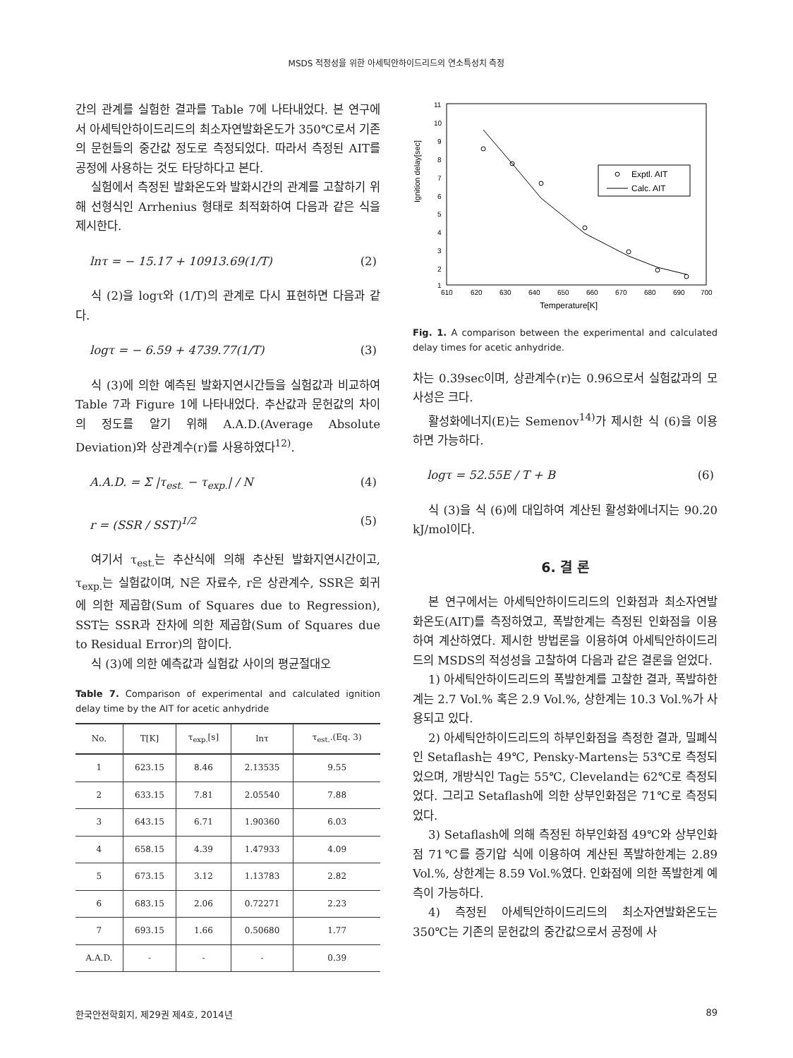MSDS 적정성을 위한 아세틱안하이드리드의 연소특성치 측정
간의 관계를 실험한 결과를 Table 7에 나타내었다. 본 연구에서 아세틱안하이드리드의 최소자연발화온도가 350℃로서 기존의 문헌들의 중간값 정도로 측정되었다. 따라서 측정된 AIT를 공정에 사용하는 것도 타당하다고 본다.
실험에서 측정된 발화온도와 발화시간의 관계를 고찰하기 위해 선형식인 Arrhenius 형태로 최적화하여 다음과 같은 식을 제시한다.
lnτ = − 15.17 + 10913.69(1/T) (2)
식 (2)을 logτ와 (1/T)의 관계로 다시 표현하면 다음과 같다.
logτ = − 6.59 + 4739.77(1/T) (3)
식 (3)에 의한 예측된 발화지연시간들을 실험값과 비교하여 Table 7과 Figure 1에 나타내었다. 추산값과 문헌값의 차이의 정도를 알기 위해 A.A.D.(Average Absolute Deviation)와 상관계수(r)를 사용하였다<sup>12)</sup>.
A.A.D. = Σ |τ<sub>est.</sub> − τ<sub>exp.</sub>| / N (4)
r = (SSR / SST)<sup>1/2</sup> (5)
여기서 τ<sub>est.</sub>는 추산식에 의해 추산된 발화지연시간이고, τ<sub>exp.</sub>는 실험값이며, N은 자료수, r은 상관계수, SSR은 회귀에 의한 제곱합(Sum of Squares due to Regression), SST는 SSR과 잔차에 의한 제곱합(Sum of Squares due to Residual Error)의 합이다.
식 (3)에 의한 예측값과 실험값 사이의 평균절대오
Table 7. Comparison of experimental and calculated ignition delay time by the AIT for acetic anhydride
| No. | T[K] | τ<sub>exp.</sub>[s] | lnτ | τ<sub>est.</sub>.(Eq. 3) |
| --- | --- | --- | --- | --- |
| 1 | 623.15 | 8.46 | 2.13535 | 9.55 |
| 2 | 633.15 | 7.81 | 2.05540 | 7.88 |
| 3 | 643.15 | 6.71 | 1.90360 | 6.03 |
| 4 | 658.15 | 4.39 | 1.47933 | 4.09 |
| 5 | 673.15 | 3.12 | 1.13783 | 2.82 |
| 6 | 683.15 | 2.06 | 0.72271 | 2.23 |
| 7 | 693.15 | 1.66 | 0.50680 | 1.77 |
| A.A.D. | - | - | - | 0.39 |
Ignition delay[sec]
11
10
9
8
7
6
5
4
3
2
1
610
620
630
640
650
660
670
680
690
700
Temperature[K]
Exptl. AIT
Calc. AIT
Fig. 1. A comparison between the experimental and calculated delay times for acetic anhydride.
차는 0.39sec이며, 상관계수(r)는 0.96으로서 실험값과의 모사성은 크다.
활성화에너지(E)는 Semenov<sup>14)</sup>가 제시한 식 (6)을 이용하면 가능하다.
logτ = 52.55E / T + B (6)
식 (3)을 식 (6)에 대입하여 계산된 활성화에너지는 90.20 kJ/mol이다.
6. 결 론
본 연구에서는 아세틱안하이드리드의 인화점과 최소자연발화온도(AIT)를 측정하였고, 폭발한계는 측정된 인화점을 이용하여 계산하였다. 제시한 방법론을 이용하여 아세틱안하이드리드의 MSDS의 적성성을 고찰하여 다음과 같은 결론을 얻었다.
1) 아세틱안하이드리드의 폭발한계를 고찰한 결과, 폭발하한계는 2.7 Vol.% 혹은 2.9 Vol.%, 상한계는 10.3 Vol.%가 사용되고 있다.
2) 아세틱안하이드리드의 하부인화점을 측정한 결과, 밀폐식인 Setaflash는 49℃, Pensky-Martens는 53℃로 측정되었으며, 개방식인 Tag는 55℃, Cleveland는 62℃로 측정되었다. 그리고 Setaflash에 의한 상부인화점은 71℃로 측정되었다.
3) Setaflash에 의해 측정된 하부인화점 49℃와 상부인화점 71℃를 증기압 식에 이용하여 계산된 폭발하한계는 2.89 Vol.%, 상한계는 8.59 Vol.%였다. 인화점에 의한 폭발한계 예측이 가능하다.
4) 측정된 아세틱안하이드리드의 최소자연발화온도는 350℃는 기존의 문헌값의 중간값으로서 공정에 사
한국안전학회지, 제29권 제4호, 2014년 89